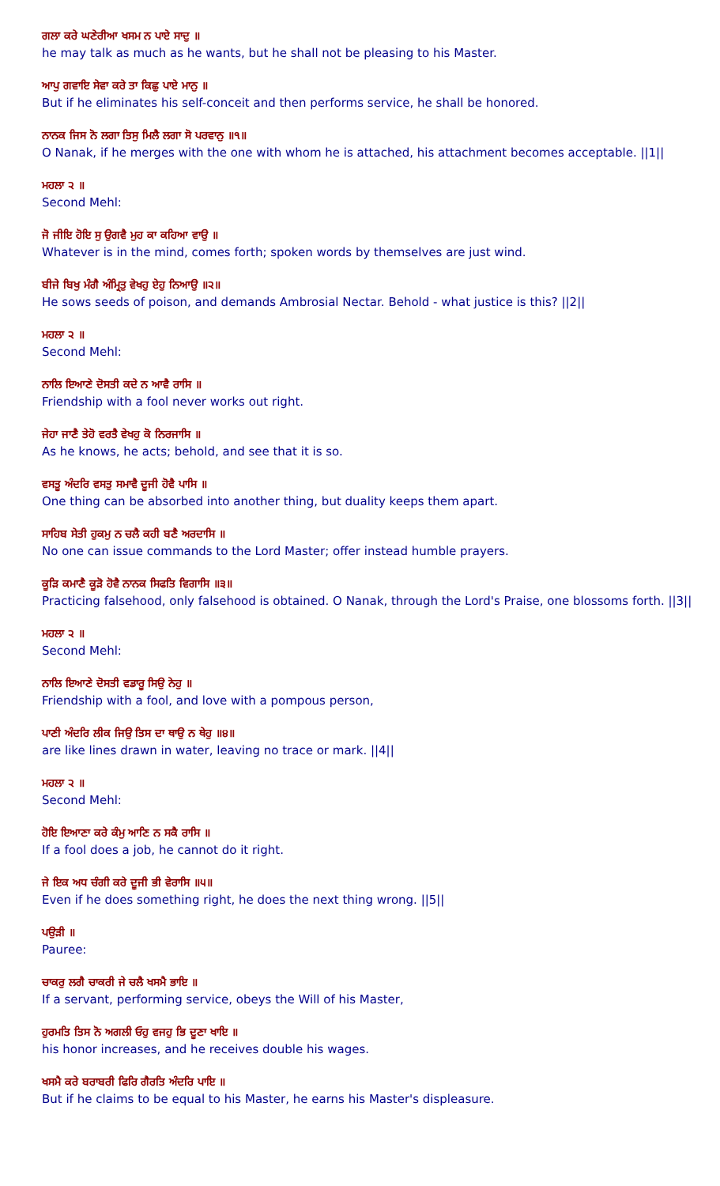ਗਲਾ ਕਰੇ ਘਣੇਰੀਆ ਖਸਮ ਨ ਪਾਏ ਸਾਦੁ ॥
he may talk as much as he wants, but he shall not be pleasing to his Master.
ਆਪੁ ਗਵਾਇ ਸੇਵਾ ਕਰੇ ਤਾ ਕਿਛੁ ਪਾਏ ਮਾਨੁ ॥
But if he eliminates his self-conceit and then performs service, he shall be honored.
ਨਾਨਕ ਜਿਸ ਨੋ ਲਗਾ ਤਿਸੁ ਮਿਲੈ ਲਗਾ ਸੋ ਪਰਵਾਨੁ ॥੧॥
O Nanak, if he merges with the one with whom he is attached, his attachment becomes acceptable. ||1||
ਮਹਲਾ ੨ ॥
Second Mehl:
ਜੋ ਜੀਇ ਹੋਇ ਸੁ ਉਗਵੈ ਮੁਹ ਕਾ ਕਹਿਆ ਵਾਉ ॥
Whatever is in the mind, comes forth; spoken words by themselves are just wind.
ਬੀਜੇ ਬਿਖੁ ਮੰਗੈ ਅੰਮ੍ਰਿਤੁ ਵੇਖਹੁ ਏਹੁ ਨਿਆਉ ॥੨॥
He sows seeds of poison, and demands Ambrosial Nectar. Behold - what justice is this? ||2||
ਮਹਲਾ ੨ ॥
Second Mehl:
ਨਾਲਿ ਇਆਣੇ ਦੋਸਤੀ ਕਦੇ ਨ ਆਵੈ ਰਾਸਿ ॥
Friendship with a fool never works out right.
ਜੇਹਾ ਜਾਣੈ ਤੇਹੋ ਵਰਤੈ ਵੇਖਹੁ ਕੋ ਨਿਰਜਾਸਿ ॥
As he knows, he acts; behold, and see that it is so.
ਵਸਤੂ ਅੰਦਰਿ ਵਸਤੁ ਸਮਾਵੈ ਦੂਜੀ ਹੋਵੈ ਪਾਸਿ ॥
One thing can be absorbed into another thing, but duality keeps them apart.
ਸਾਹਿਬ ਸੇਤੀ ਹੁਕਮੁ ਨ ਚਲੈ ਕਹੀ ਬਣੈ ਅਰਦਾਸਿ ॥
No one can issue commands to the Lord Master; offer instead humble prayers.
ਕੂੜਿ ਕਮਾਣੈ ਕੂੜੋ ਹੋਵੈ ਨਾਨਕ ਸਿਫਤਿ ਵਿਗਾਸਿ ॥੩॥
Practicing falsehood, only falsehood is obtained. O Nanak, through the Lord's Praise, one blossoms forth. ||3||
ਮਹਲਾ ੨ ॥
Second Mehl:
ਨਾਲਿ ਇਆਣੇ ਦੋਸਤੀ ਵਡਾਰੂ ਸਿਉ ਨੇਹੁ ॥
Friendship with a fool, and love with a pompous person,
ਪਾਣੀ ਅੰਦਰਿ ਲੀਕ ਜਿਉ ਤਿਸ ਦਾ ਥਾਉ ਨ ਥੇਹੁ ॥੪॥
are like lines drawn in water, leaving no trace or mark. ||4||
ਮਹਲਾ ੨ ॥
Second Mehl:
ਹੋਇ ਇਆਣਾ ਕਰੇ ਕੰਮੁ ਆਣਿ ਨ ਸਕੈ ਰਾਸਿ ॥
If a fool does a job, he cannot do it right.
ਜੇ ਇਕ ਅਧ ਚੰਗੀ ਕਰੇ ਦੂਜੀ ਭੀ ਵੇਰਾਸਿ ॥੫॥
Even if he does something right, he does the next thing wrong. ||5||
ਪਉੜੀ ॥
Pauree:
ਚਾਕਰੁ ਲਗੈ ਚਾਕਰੀ ਜੇ ਚਲੈ ਖਸਮੈ ਭਾਇ ॥
If a servant, performing service, obeys the Will of his Master,
ਹੁਰਮਤਿ ਤਿਸ ਨੋ ਅਗਲੀ ਓਹੁ ਵਜਹੁ ਭਿ ਦੂਣਾ ਖਾਇ ॥
his honor increases, and he receives double his wages.
ਖਸਮੈ ਕਰੇ ਬਰਾਬਰੀ ਫਿਰਿ ਗੈਰਤਿ ਅੰਦਰਿ ਪਾਇ ॥
But if he claims to be equal to his Master, he earns his Master's displeasure.